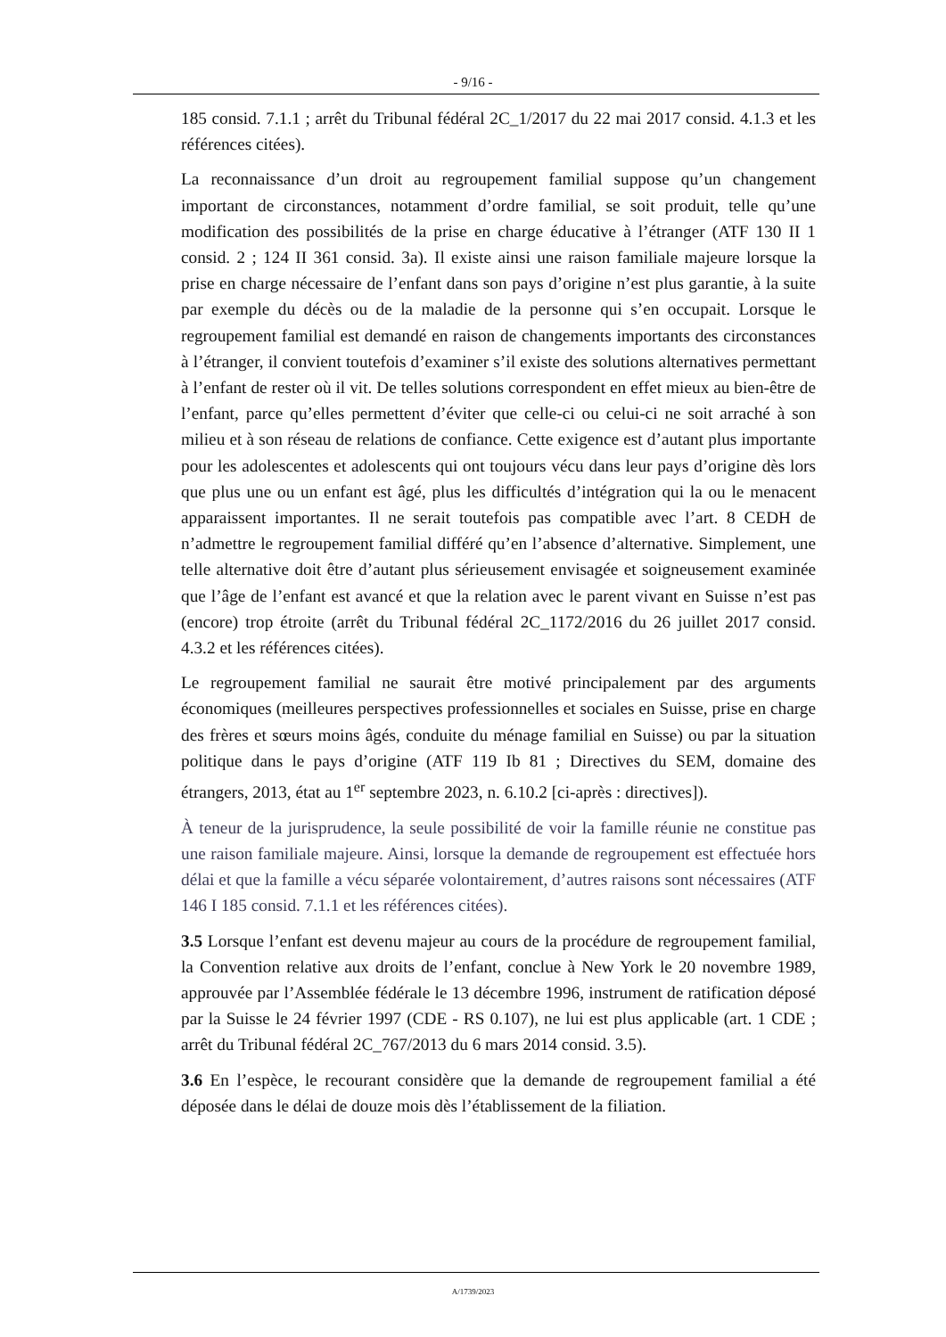- 9/16 -
185 consid. 7.1.1 ; arrêt du Tribunal fédéral 2C_1/2017 du 22 mai 2017 consid. 4.1.3 et les références citées).
La reconnaissance d’un droit au regroupement familial suppose qu’un changement important de circonstances, notamment d’ordre familial, se soit produit, telle qu’une modification des possibilités de la prise en charge éducative à l’étranger (ATF 130 II 1 consid. 2 ; 124 II 361 consid. 3a). Il existe ainsi une raison familiale majeure lorsque la prise en charge nécessaire de l’enfant dans son pays d’origine n’est plus garantie, à la suite par exemple du décès ou de la maladie de la personne qui s’en occupait. Lorsque le regroupement familial est demandé en raison de changements importants des circonstances à l’étranger, il convient toutefois d’examiner s’il existe des solutions alternatives permettant à l’enfant de rester où il vit. De telles solutions correspondent en effet mieux au bien-être de l’enfant, parce qu’elles permettent d’éviter que celle-ci ou celui-ci ne soit arraché à son milieu et à son réseau de relations de confiance. Cette exigence est d’autant plus importante pour les adolescentes et adolescents qui ont toujours vécu dans leur pays d’origine dès lors que plus une ou un enfant est âgé, plus les difficultés d’intégration qui la ou le menacent apparaissent importantes. Il ne serait toutefois pas compatible avec l’art. 8 CEDH de n’admettre le regroupement familial différé qu’en l’absence d’alternative. Simplement, une telle alternative doit être d’autant plus sérieusement envisagée et soigneusement examinée que l’âge de l’enfant est avancé et que la relation avec le parent vivant en Suisse n’est pas (encore) trop étroite (arrêt du Tribunal fédéral 2C_1172/2016 du 26 juillet 2017 consid. 4.3.2 et les références citées).
Le regroupement familial ne saurait être motivé principalement par des arguments économiques (meilleures perspectives professionnelles et sociales en Suisse, prise en charge des frères et sœurs moins âgés, conduite du ménage familial en Suisse) ou par la situation politique dans le pays d’origine (ATF 119 Ib 81 ; Directives du SEM, domaine des étrangers, 2013, état au 1<sup>er</sup> septembre 2023, n. 6.10.2 [ci-après : directives]).
À teneur de la jurisprudence, la seule possibilité de voir la famille réunie ne constitue pas une raison familiale majeure. Ainsi, lorsque la demande de regroupement est effectuée hors délai et que la famille a vécu séparée volontairement, d’autres raisons sont nécessaires (ATF 146 I 185 consid. 7.1.1 et les références citées).
3.5 Lorsque l’enfant est devenu majeur au cours de la procédure de regroupement familial, la Convention relative aux droits de l’enfant, conclue à New York le 20 novembre 1989, approuvée par l’Assemblée fédérale le 13 décembre 1996, instrument de ratification déposé par la Suisse le 24 février 1997 (CDE - RS 0.107), ne lui est plus applicable (art. 1 CDE ; arrêt du Tribunal fédéral 2C_767/2013 du 6 mars 2014 consid. 3.5).
3.6 En l’espèce, le recourant considère que la demande de regroupement familial a été déposée dans le délai de douze mois dès l’établissement de la filiation.
A/1739/2023